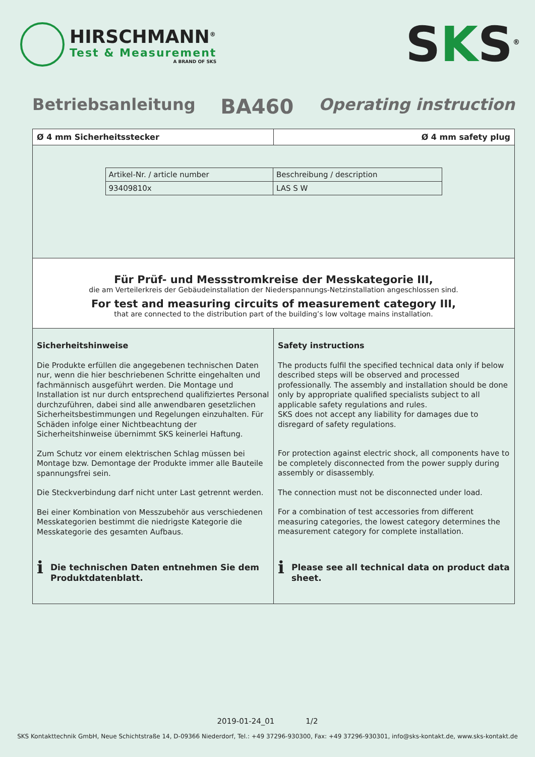HIRSCHMANN<sup>®</sup>
Test & Measurement
A BRAND OF SKS
SKS<sup>®</sup>
Betriebsanleitung
BA460
Operating instruction
Ø 4 mm Sicherheitsstecker Ø 4 mm safety plug
| Artikel-Nr. / article number | Beschreibung / description |
| --- | --- |
| 93409810x | LAS S W |
Für Prüf- und Messstromkreise der Messkategorie III,
die am Verteilerkreis der Gebäudeinstallation der Niederspannungs-Netzinstallation angeschlossen sind.
For test and measuring circuits of measurement category III,
that are connected to the distribution part of the building’s low voltage mains installation.
Sicherheitshinweise
Die Produkte erfüllen die angegebenen technischen Daten nur, wenn die hier beschriebenen Schritte eingehalten und fachmännisch ausgeführt werden. Die Montage und Installation ist nur durch entsprechend qualifiziertes Personal durchzuführen, dabei sind alle anwendbaren gesetzlichen Sicherheitsbestimmungen und Regelungen einzuhalten. Für Schäden infolge einer Nichtbeachtung der Sicherheitshinweise übernimmt SKS keinerlei Haftung.
Zum Schutz vor einem elektrischen Schlag müssen bei Montage bzw. Demontage der Produkte immer alle Bauteile spannungsfrei sein.
Die Steckverbindung darf nicht unter Last getrennt werden.
Bei einer Kombination von Messzubehör aus verschiedenen Messkategorien bestimmt die niedrigste Kategorie die Messkategorie des gesamten Aufbaus.
i
Die technischen Daten entnehmen Sie dem Produktdatenblatt.
Safety instructions
The products fulfil the specified technical data only if below described steps will be observed and processed professionally. The assembly and installation should be done only by appropriate qualified specialists subject to all applicable safety regulations and rules.
SKS does not accept any liability for damages due to disregard of safety regulations.
For protection against electric shock, all components have to be completely disconnected from the power supply during assembly or disassembly.
The connection must not be disconnected under load.
For a combination of test accessories from different measuring categories, the lowest category determines the measurement category for complete installation.
i
Please see all technical data on product data sheet.
2019-01-24_01 1/2
SKS Kontakttechnik GmbH, Neue Schichtstraße 14, D-09366 Niederdorf, Tel.: +49 37296-930300, Fax: +49 37296-930301, info@sks-kontakt.de, www.sks-kontakt.de